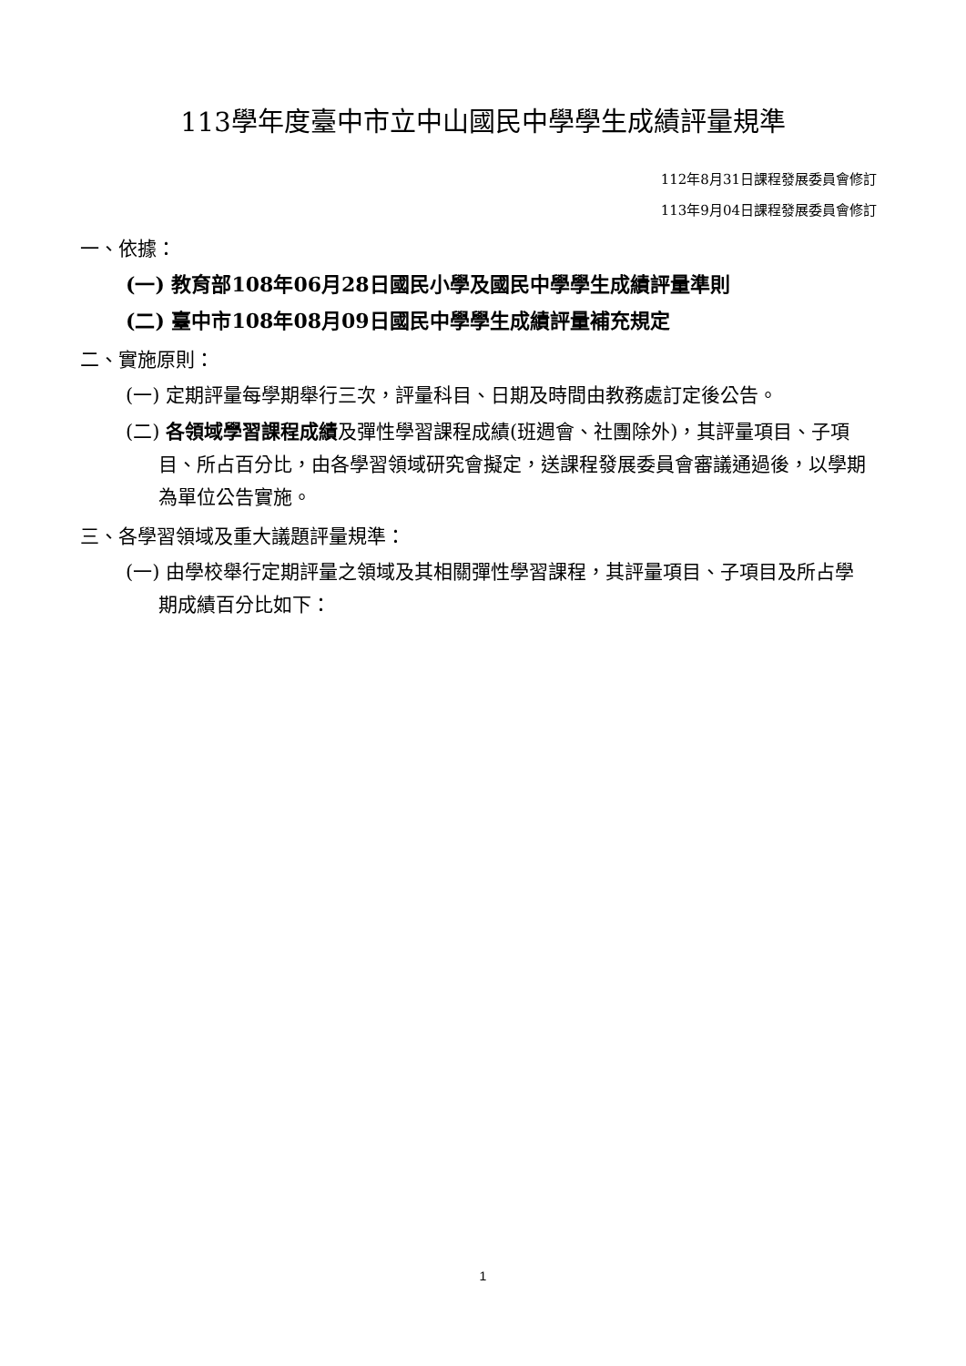113學年度臺中市立中山國民中學學生成績評量規準
112年8月31日課程發展委員會修訂
113年9月04日課程發展委員會修訂
一、依據：
(一) 教育部108年06月28日國民小學及國民中學學生成績評量準則
(二) 臺中市108年08月09日國民中學學生成績評量補充規定
二、實施原則：
(一) 定期評量每學期舉行三次，評量科目、日期及時間由教務處訂定後公告。
(二) 各領域學習課程成績及彈性學習課程成績(班週會、社團除外)，其評量項目、子項目、所占百分比，由各學習領域研究會擬定，送課程發展委員會審議通過後，以學期為單位公告實施。
三、各學習領域及重大議題評量規準：
(一) 由學校舉行定期評量之領域及其相關彈性學習課程，其評量項目、子項目及所占學期成績百分比如下：
1